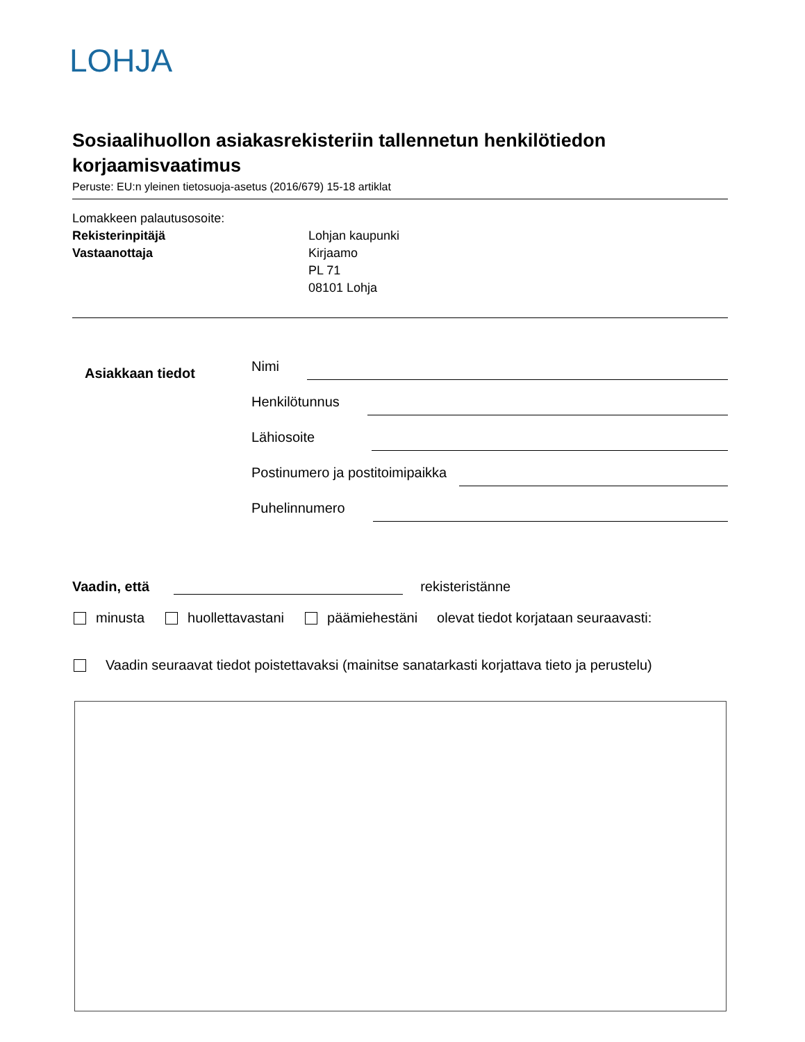LOHJA
Sosiaalihuollon asiakasrekisteriin tallennetun henkilötiedon korjaamisvaatimus
Peruste: EU:n yleinen tietosuoja-asetus (2016/679) 15-18 artiklat
Lomakkeen palautusosoite:
Rekisterinpitäjä
Vastaanottaja
Lohjan kaupunki
Kirjaamo
PL 71
08101 Lohja
Asiakkaan tiedot
Nimi
Henkilötunnus
Lähiosoite
Postinumero ja postitoimipaikka
Puhelinnumero
Vaadin, että
rekisteristänne
minusta huollettavastani päämiehestäni olevat tiedot korjataan seuraavasti:
Vaadin seuraavat tiedot poistettavaksi (mainitse sanatarkasti korjattava tieto ja perustelu)